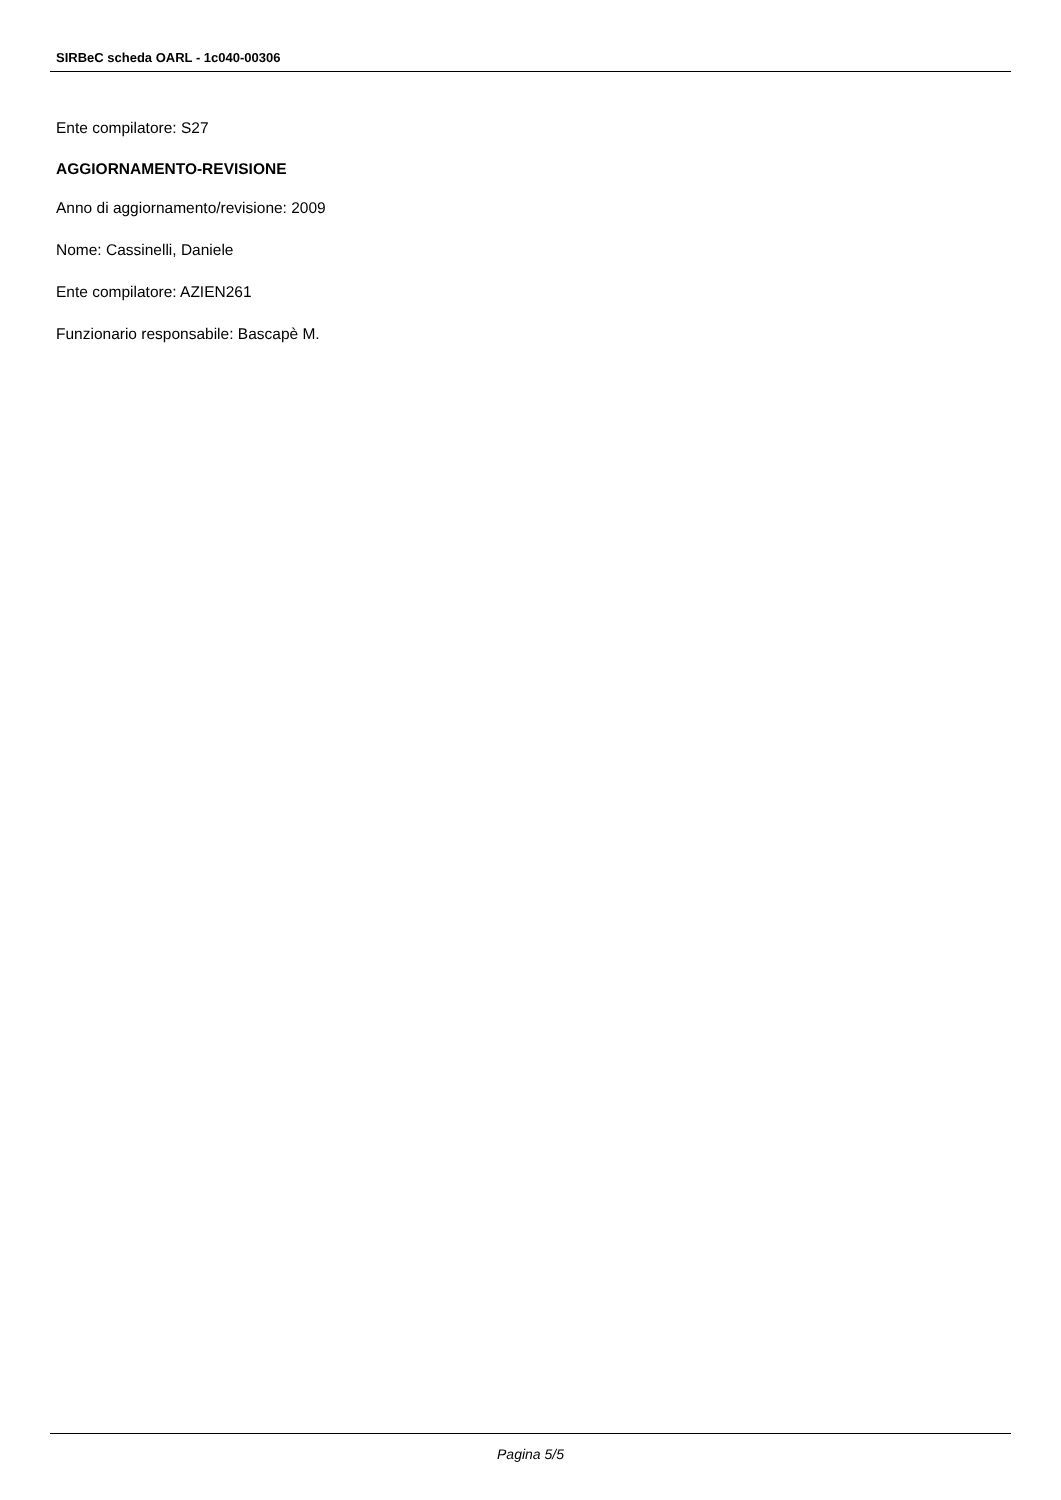SIRBeC scheda OARL - 1c040-00306
Ente compilatore: S27
AGGIORNAMENTO-REVISIONE
Anno di aggiornamento/revisione: 2009
Nome: Cassinelli, Daniele
Ente compilatore: AZIEN261
Funzionario responsabile: Bascapè M.
Pagina 5/5